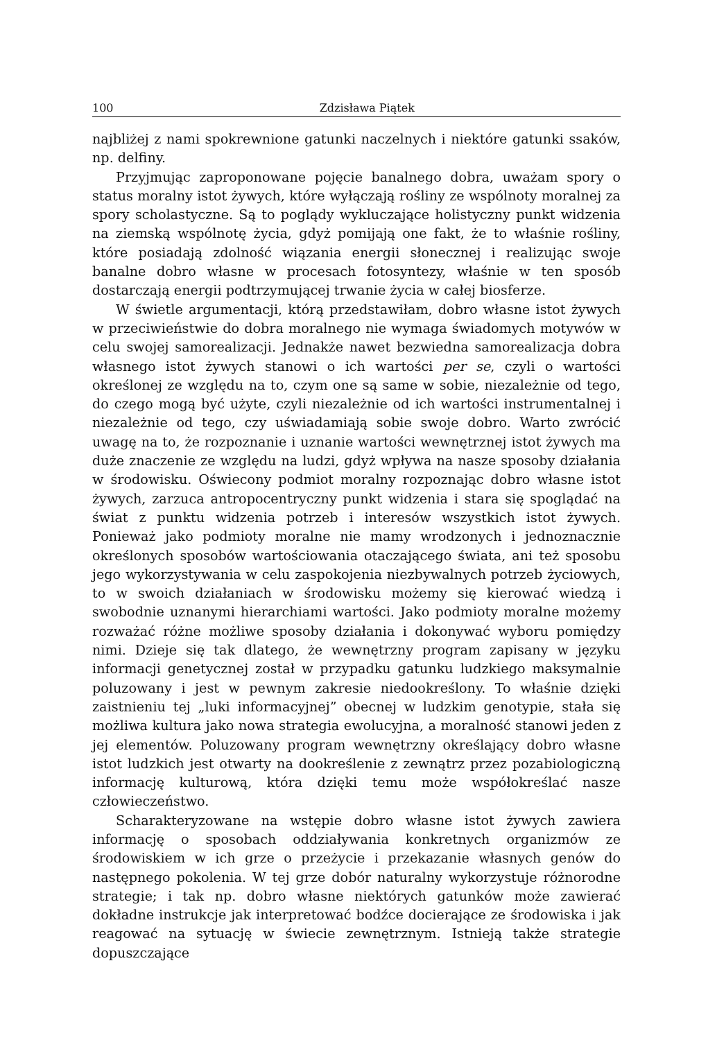100 Zdzisława Piątek
najbliżej z nami spokrewnione gatunki naczelnych i niektóre gatunki ssaków, np. delfiny.
Przyjmując zaproponowane pojęcie banalnego dobra, uważam spory o status moralny istot żywych, które wyłączają rośliny ze wspólnoty moralnej za spory scholastyczne. Są to poglądy wykluczające holistyczny punkt widzenia na ziemską wspólnotę życia, gdyż pomijają one fakt, że to właśnie rośliny, które posiadają zdolność wiązania energii słonecznej i realizując swoje banalne dobro własne w procesach fotosyntezy, właśnie w ten sposób dostarczają energii podtrzymującej trwanie życia w całej biosferze.
W świetle argumentacji, którą przedstawiłam, dobro własne istot żywych w przeciwieństwie do dobra moralnego nie wymaga świadomych motywów w celu swojej samorealizacji. Jednakże nawet bezwiedna samorealizacja dobra własnego istot żywych stanowi o ich wartości per se, czyli o wartości określonej ze względu na to, czym one są same w sobie, niezależnie od tego, do czego mogą być użyte, czyli niezależnie od ich wartości instrumentalnej i niezależnie od tego, czy uświadamiają sobie swoje dobro. Warto zwrócić uwagę na to, że rozpoznanie i uznanie wartości wewnętrznej istot żywych ma duże znaczenie ze względu na ludzi, gdyż wpływa na nasze sposoby działania w środowisku. Oświecony podmiot moralny rozpoznając dobro własne istot żywych, zarzuca antropocentryczny punkt widzenia i stara się spoglądać na świat z punktu widzenia potrzeb i interesów wszystkich istot żywych. Ponieważ jako podmioty moralne nie mamy wrodzonych i jednoznacznie określonych sposobów wartościowania otaczającego świata, ani też sposobu jego wykorzystywania w celu zaspokojenia niezbywalnych potrzeb życiowych, to w swoich działaniach w środowisku możemy się kierować wiedzą i swobodnie uznanymi hierarchiami wartości. Jako podmioty moralne możemy rozważać różne możliwe sposoby działania i dokonywać wyboru pomiędzy nimi. Dzieje się tak dlatego, że wewnętrzny program zapisany w języku informacji genetycznej został w przypadku gatunku ludzkiego maksymalnie poluzowany i jest w pewnym zakresie niedookreślony. To właśnie dzięki zaistnieniu tej „luki informacyjnej” obecnej w ludzkim genotypie, stała się możliwa kultura jako nowa strategia ewolucyjna, a moralność stanowi jeden z jej elementów. Poluzowany program wewnętrzny określający dobro własne istot ludzkich jest otwarty na dookreślenie z zewnątrz przez pozabiologiczną informację kulturową, która dzięki temu może współokreślać nasze człowieczeństwo.
Scharakteryzowane na wstępie dobro własne istot żywych zawiera informację o sposobach oddziaływania konkretnych organizmów ze środowiskiem w ich grze o przeżycie i przekazanie własnych genów do następnego pokolenia. W tej grze dobór naturalny wykorzystuje różnorodne strategie; i tak np. dobro własne niektórych gatunków może zawierać dokładne instrukcje jak interpretować bodźce docierające ze środowiska i jak reagować na sytuację w świecie zewnętrznym. Istnieją także strategie dopuszczające